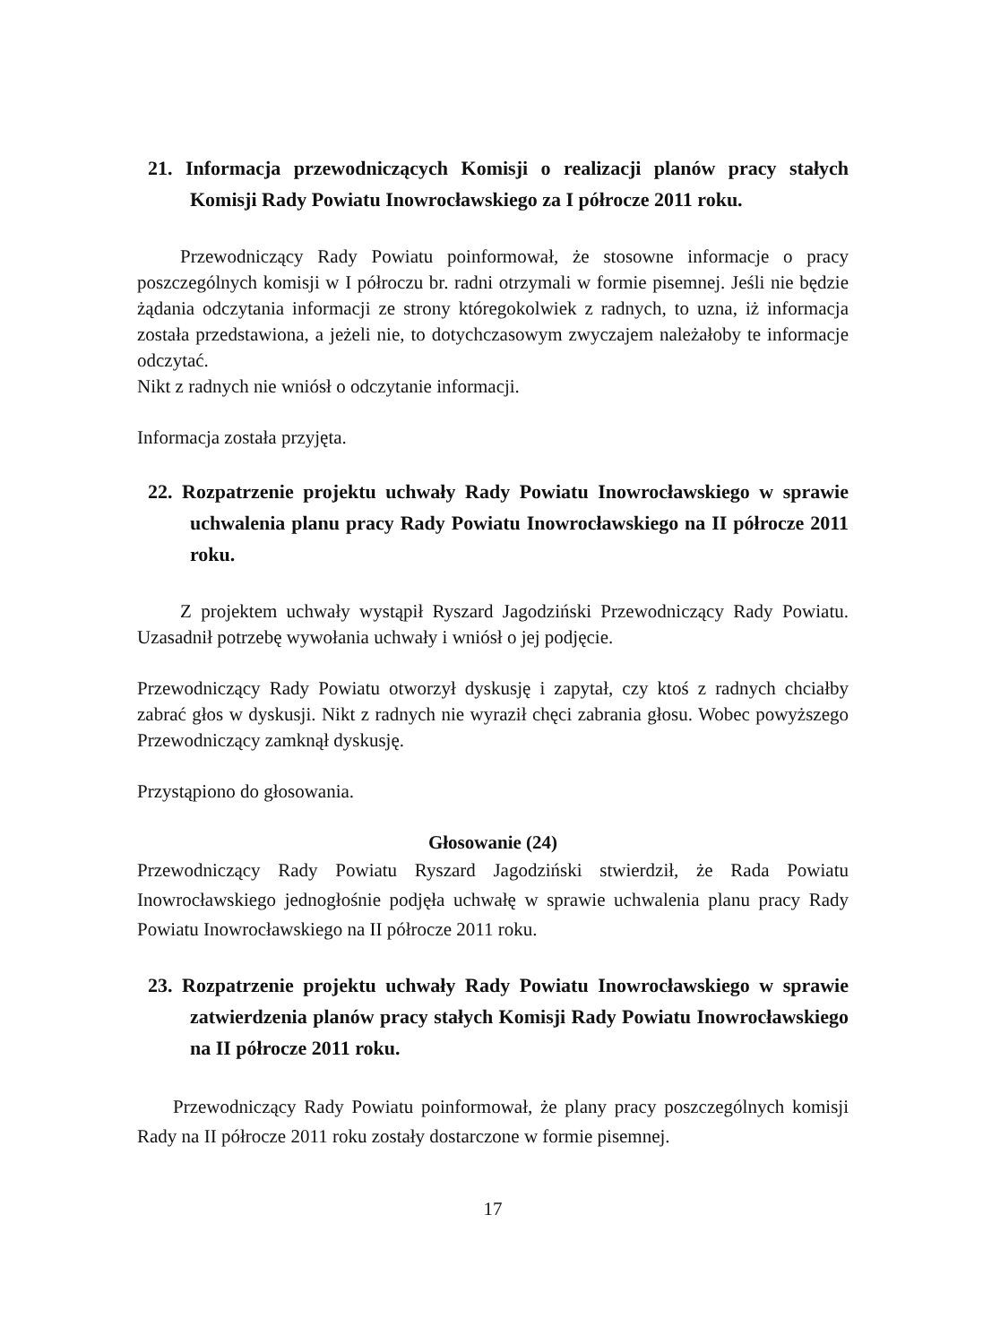21. Informacja przewodniczących Komisji o realizacji planów pracy stałych Komisji Rady Powiatu Inowrocławskiego za I półrocze 2011 roku.
Przewodniczący Rady Powiatu poinformował, że stosowne informacje o pracy poszczególnych komisji w I półroczu br. radni otrzymali w formie pisemnej. Jeśli nie będzie żądania odczytania informacji ze strony któregokolwiek z radnych, to uzna, iż informacja została przedstawiona, a jeżeli nie, to dotychczasowym zwyczajem należałoby te informacje odczytać.
Nikt z radnych nie wniósł o odczytanie informacji.
Informacja została przyjęta.
22. Rozpatrzenie projektu uchwały Rady Powiatu Inowrocławskiego w sprawie uchwalenia planu pracy Rady Powiatu Inowrocławskiego na II półrocze 2011 roku.
Z projektem uchwały wystąpił Ryszard Jagodziński Przewodniczący Rady Powiatu. Uzasadnił potrzebę wywołania uchwały i wniósł o jej podjęcie.
Przewodniczący Rady Powiatu otworzył dyskusję i zapytał, czy ktoś z radnych chciałby zabrać głos w dyskusji. Nikt z radnych nie wyraził chęci zabrania głosu. Wobec powyższego Przewodniczący zamknął dyskusję.
Przystąpiono do głosowania.
Głosowanie (24)
Przewodniczący Rady Powiatu Ryszard Jagodziński stwierdził, że Rada Powiatu Inowrocławskiego jednogłośnie podjęła uchwałę w sprawie uchwalenia planu pracy Rady Powiatu Inowrocławskiego na II półrocze 2011 roku.
23. Rozpatrzenie projektu uchwały Rady Powiatu Inowrocławskiego w sprawie zatwierdzenia planów pracy stałych Komisji Rady Powiatu Inowrocławskiego na II półrocze 2011 roku.
Przewodniczący Rady Powiatu poinformował, że plany pracy poszczególnych komisji Rady na II półrocze 2011 roku zostały dostarczone w formie pisemnej.
17